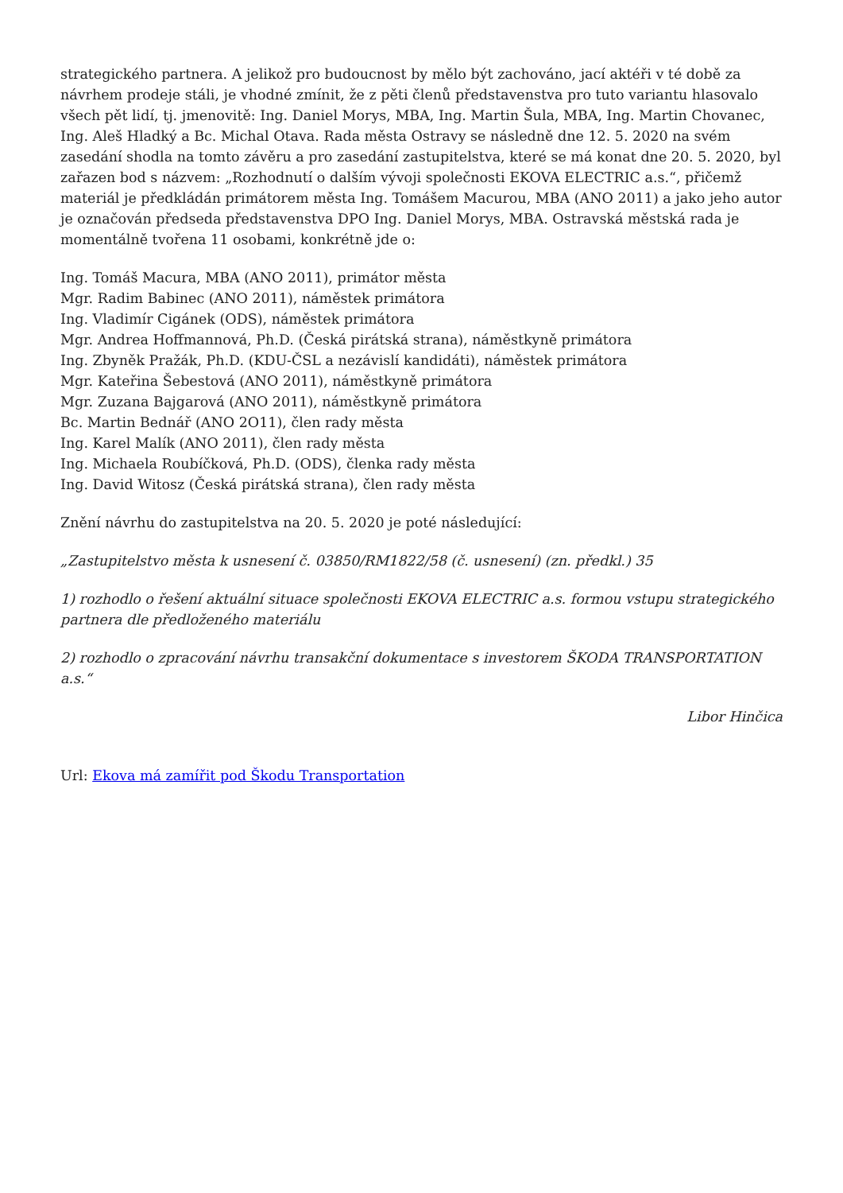strategického partnera. A jelikož pro budoucnost by mělo být zachováno, jací aktéři v té době za návrhem prodeje stáli, je vhodné zmínit, že z pěti členů představenstva pro tuto variantu hlasovalo všech pět lidí, tj. jmenovitě: Ing. Daniel Morys, MBA, Ing. Martin Šula, MBA, Ing. Martin Chovanec, Ing. Aleš Hladký a Bc. Michal Otava. Rada města Ostravy se následně dne 12. 5. 2020 na svém zasedání shodla na tomto závěru a pro zasedání zastupitelstva, které se má konat dne 20. 5. 2020, byl zařazen bod s názvem: „Rozhodnutí o dalším vývoji společnosti EKOVA ELECTRIC a.s.“, přičemž materiál je předkládán primátorem města Ing. Tomášem Macurou, MBA (ANO 2011) a jako jeho autor je označován předseda představenstva DPO Ing. Daniel Morys, MBA. Ostravská městská rada je momentálně tvořena 11 osobami, konkrétně jde o:
Ing. Tomáš Macura, MBA (ANO 2011), primátor města
Mgr. Radim Babinec (ANO 2011), náměstek primátora
Ing. Vladimír Cigánek (ODS), náměstek primátora
Mgr. Andrea Hoffmannová, Ph.D. (Česká pirátská strana), náměstkyně primátora
Ing. Zbyněk Pražák, Ph.D. (KDU-ČSL a nezávislí kandidáti), náměstek primátora
Mgr. Kateřina Šebestová (ANO 2011), náměstkyně primátora
Mgr. Zuzana Bajgarová (ANO 2011), náměstkyně primátora
Bc. Martin Bednář (ANO 2O11), člen rady města
Ing. Karel Malík (ANO 2011), člen rady města
Ing. Michaela Roubíčková, Ph.D. (ODS), členka rady města
Ing. David Witosz (Česká pirátská strana), člen rady města
Znění návrhu do zastupitelstva na 20. 5. 2020 je poté následující:
„Zastupitelstvo města k usnesení č. 03850/RM1822/58 (č. usnesení) (zn. předkl.) 35
1) rozhodlo o řešení aktuální situace společnosti EKOVA ELECTRIC a.s. formou vstupu strategického partnera dle předloženého materiálu
2) rozhodlo o zpracování návrhu transakční dokumentace s investorem ŠKODA TRANSPORTATION a.s.“
Libor Hinčica
Url: Ekova má zamířit pod Škodu Transportation